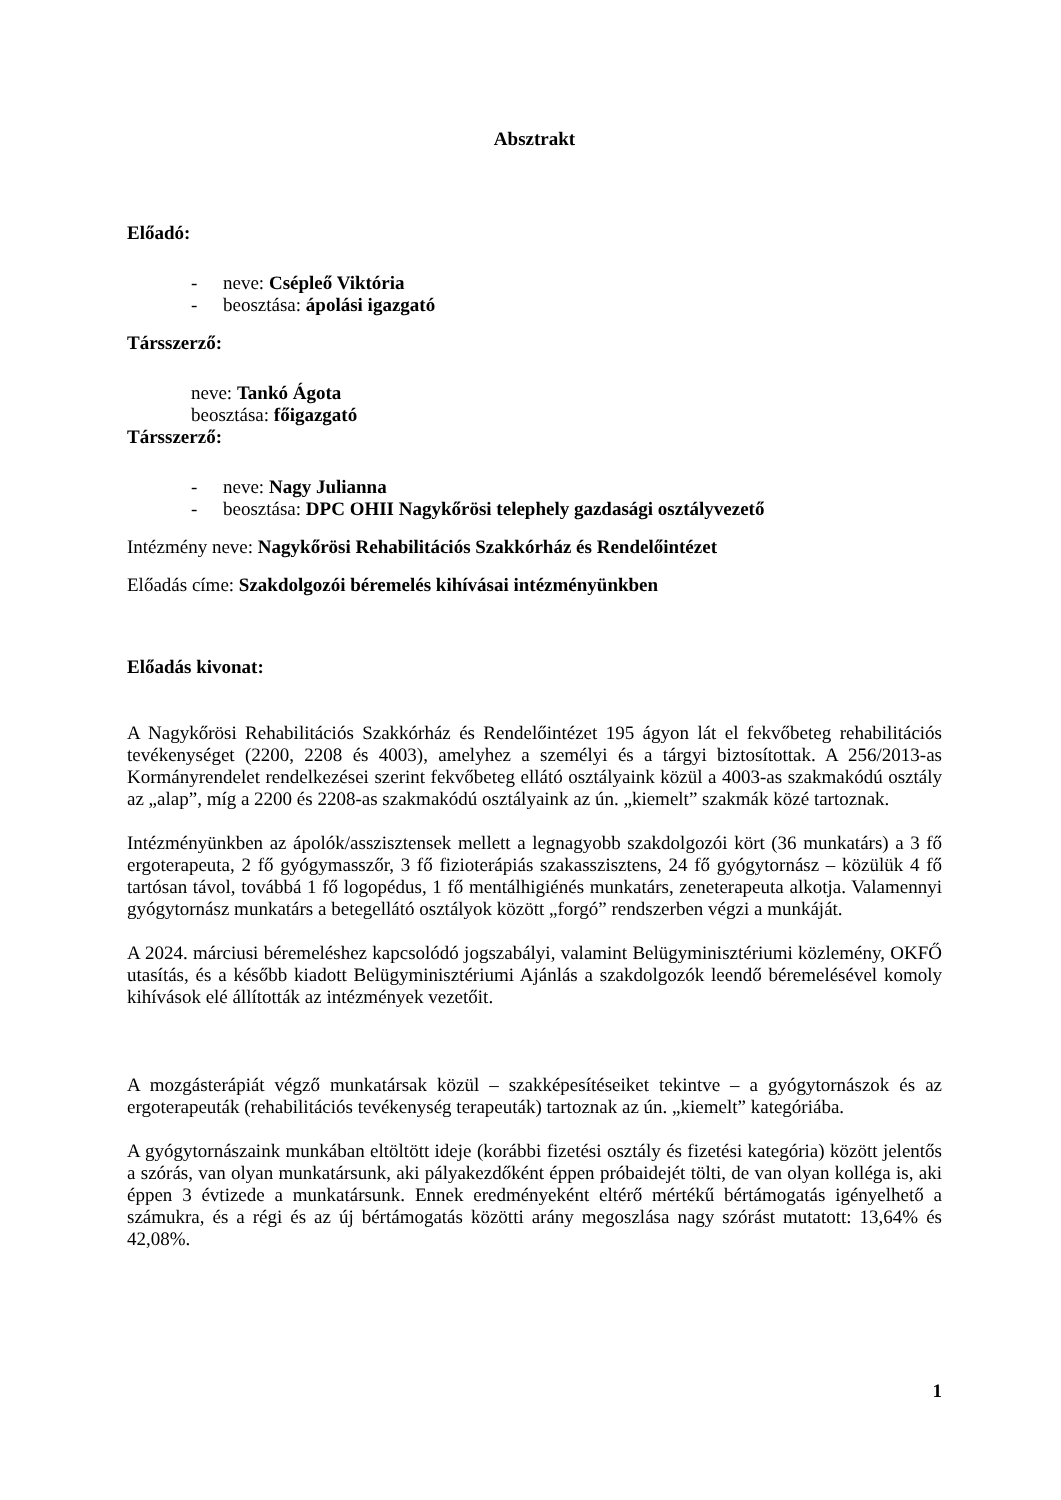Absztrakt
Előadó:
- neve: Csépleő Viktória
- beosztása: ápolási igazgató
Társszerző:
neve: Tankó Ágota
beosztása: főigazgató
Társszerző:
- neve: Nagy Julianna
- beosztása: DPC OHII Nagykőrösi telephely gazdasági osztályvezető
Intézmény neve: Nagykőrösi Rehabilitációs Szakkórház és Rendelőintézet
Előadás címe: Szakdolgozói béremelés kihívásai intézményünkben
Előadás kivonat:
A Nagykőrösi Rehabilitációs Szakkórház és Rendelőintézet 195 ágyon lát el fekvőbeteg rehabilitációs tevékenységet (2200, 2208 és 4003), amelyhez a személyi és a tárgyi biztosítottak. A 256/2013-as Kormányrendelet rendelkezései szerint fekvőbeteg ellátó osztályaink közül a 4003-as szakmakódú osztály az „alap”, míg a 2200 és 2208-as szakmakódú osztályaink az ún. „kiemelt” szakmák közé tartoznak.
Intézményünkben az ápolók/asszisztensek mellett a legnagyobb szakdolgozói kört (36 munkatárs) a 3 fő ergoterapeuta, 2 fő gyógymasszőr, 3 fő fizioterápiás szakasszisztens, 24 fő gyógytornász – közülük 4 fő tartósan távol, továbbá 1 fő logopédus, 1 fő mentálhigiénés munkatárs, zeneterapeuta alkotja. Valamennyi gyógytornász munkatárs a betegellátó osztályok között „forgó” rendszerben végzi a munkáját.
A 2024. márciusi béremeléshez kapcsolódó jogszabályi, valamint Belügyminisztériumi közlemény, OKFŐ utasítás, és a később kiadott Belügyminisztériumi Ajánlás a szakdolgozók leendő béremelésével komoly kihívások elé állították az intézmények vezetőit.
A mozgásterápiát végző munkatársak közül – szakképesítéseiket tekintve – a gyógytornászok és az ergoterapeuták (rehabilitációs tevékenység terapeuták) tartoznak az ún. „kiemelt” kategóriába.
A gyógytornászaink munkában eltöltött ideje (korábbi fizetési osztály és fizetési kategória) között jelentős a szórás, van olyan munkatársunk, aki pályakezdőként éppen próbaidejét tölti, de van olyan kolléga is, aki éppen 3 évtizede a munkatársunk. Ennek eredményeként eltérő mértékű bértámogatás igényelhető a számukra, és a régi és az új bértámogatás közötti arány megoszlása nagy szórást mutatott: 13,64% és 42,08%.
1